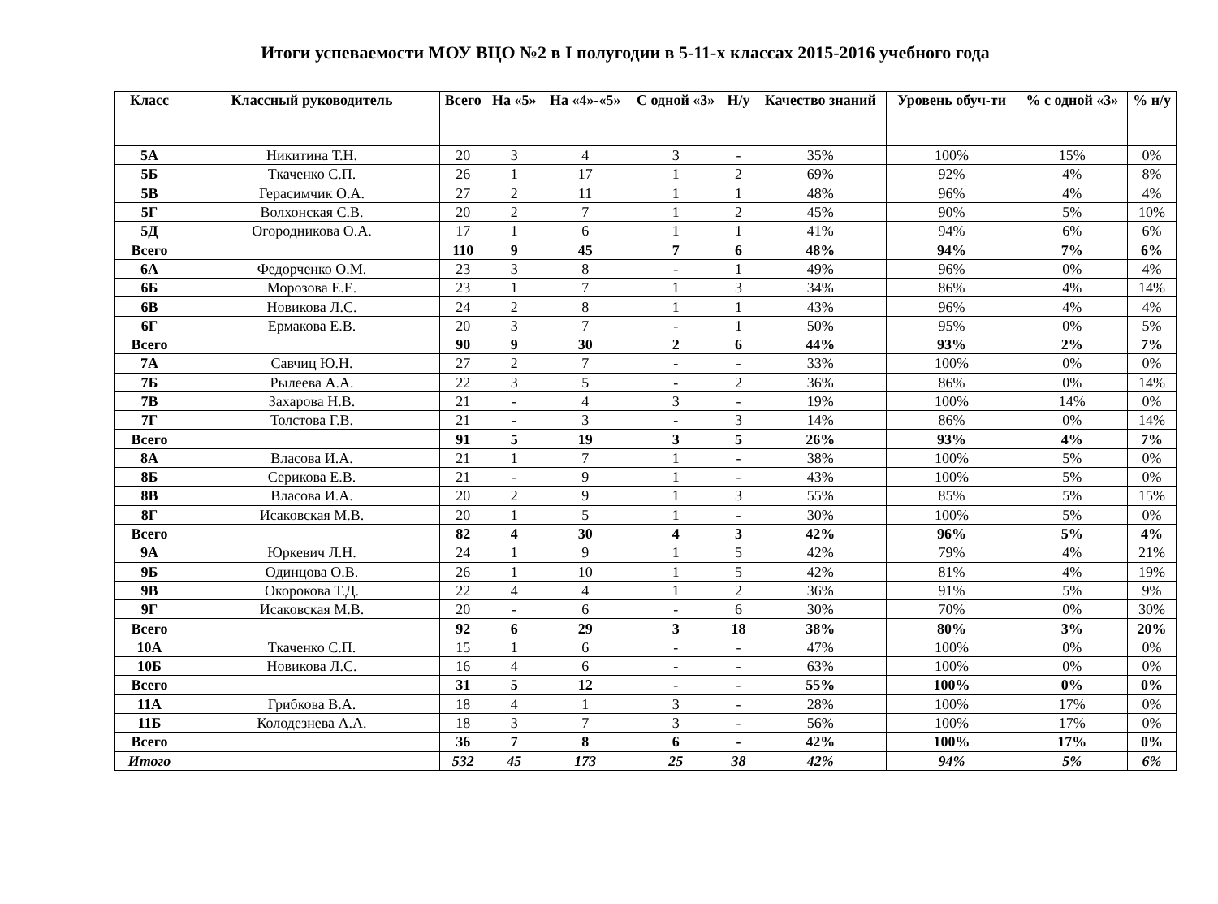Итоги успеваемости МОУ ВЦО №2 в I полугодии в 5-11-х классах 2015-2016 учебного года
| Класс | Классный руководитель | Всего | На «5» | На «4»-«5» | С одной «3» | Н/у | Качество знаний | Уровень обуч-ти | % с одной «3» | % н/у |
| --- | --- | --- | --- | --- | --- | --- | --- | --- | --- | --- |
| 5А | Никитина Т.Н. | 20 | 3 | 4 | 3 | - | 35% | 100% | 15% | 0% |
| 5Б | Ткаченко С.П. | 26 | 1 | 17 | 1 | 2 | 69% | 92% | 4% | 8% |
| 5В | Герасимчик О.А. | 27 | 2 | 11 | 1 | 1 | 48% | 96% | 4% | 4% |
| 5Г | Волхонская С.В. | 20 | 2 | 7 | 1 | 2 | 45% | 90% | 5% | 10% |
| 5Д | Огородникова О.А. | 17 | 1 | 6 | 1 | 1 | 41% | 94% | 6% | 6% |
| Всего | | 110 | 9 | 45 | 7 | 6 | 48% | 94% | 7% | 6% |
| 6А | Федорченко О.М. | 23 | 3 | 8 | - | 1 | 49% | 96% | 0% | 4% |
| 6Б | Морозова Е.Е. | 23 | 1 | 7 | 1 | 3 | 34% | 86% | 4% | 14% |
| 6В | Новикова Л.С. | 24 | 2 | 8 | 1 | 1 | 43% | 96% | 4% | 4% |
| 6Г | Ермакова Е.В. | 20 | 3 | 7 | - | 1 | 50% | 95% | 0% | 5% |
| Всего | | 90 | 9 | 30 | 2 | 6 | 44% | 93% | 2% | 7% |
| 7А | Савчиц Ю.Н. | 27 | 2 | 7 | - | - | 33% | 100% | 0% | 0% |
| 7Б | Рылеева А.А. | 22 | 3 | 5 | - | 2 | 36% | 86% | 0% | 14% |
| 7В | Захарова Н.В. | 21 | - | 4 | 3 | - | 19% | 100% | 14% | 0% |
| 7Г | Толстова Г.В. | 21 | - | 3 | - | 3 | 14% | 86% | 0% | 14% |
| Всего | | 91 | 5 | 19 | 3 | 5 | 26% | 93% | 4% | 7% |
| 8А | Власова И.А. | 21 | 1 | 7 | 1 | - | 38% | 100% | 5% | 0% |
| 8Б | Серикова Е.В. | 21 | - | 9 | 1 | - | 43% | 100% | 5% | 0% |
| 8В | Власова И.А. | 20 | 2 | 9 | 1 | 3 | 55% | 85% | 5% | 15% |
| 8Г | Исаковская М.В. | 20 | 1 | 5 | 1 | - | 30% | 100% | 5% | 0% |
| Всего | | 82 | 4 | 30 | 4 | 3 | 42% | 96% | 5% | 4% |
| 9А | Юркевич Л.Н. | 24 | 1 | 9 | 1 | 5 | 42% | 79% | 4% | 21% |
| 9Б | Одинцова О.В. | 26 | 1 | 10 | 1 | 5 | 42% | 81% | 4% | 19% |
| 9В | Окорокова Т.Д. | 22 | 4 | 4 | 1 | 2 | 36% | 91% | 5% | 9% |
| 9Г | Исаковская М.В. | 20 | - | 6 | - | 6 | 30% | 70% | 0% | 30% |
| Всего | | 92 | 6 | 29 | 3 | 18 | 38% | 80% | 3% | 20% |
| 10А | Ткаченко С.П. | 15 | 1 | 6 | - | - | 47% | 100% | 0% | 0% |
| 10Б | Новикова Л.С. | 16 | 4 | 6 | - | - | 63% | 100% | 0% | 0% |
| Всего | | 31 | 5 | 12 | - | - | 55% | 100% | 0% | 0% |
| 11А | Грибкова В.А. | 18 | 4 | 1 | 3 | - | 28% | 100% | 17% | 0% |
| 11Б | Колодезнева А.А. | 18 | 3 | 7 | 3 | - | 56% | 100% | 17% | 0% |
| Всего | | 36 | 7 | 8 | 6 | - | 42% | 100% | 17% | 0% |
| Итого | | 532 | 45 | 173 | 25 | 38 | 42% | 94% | 5% | 6% |